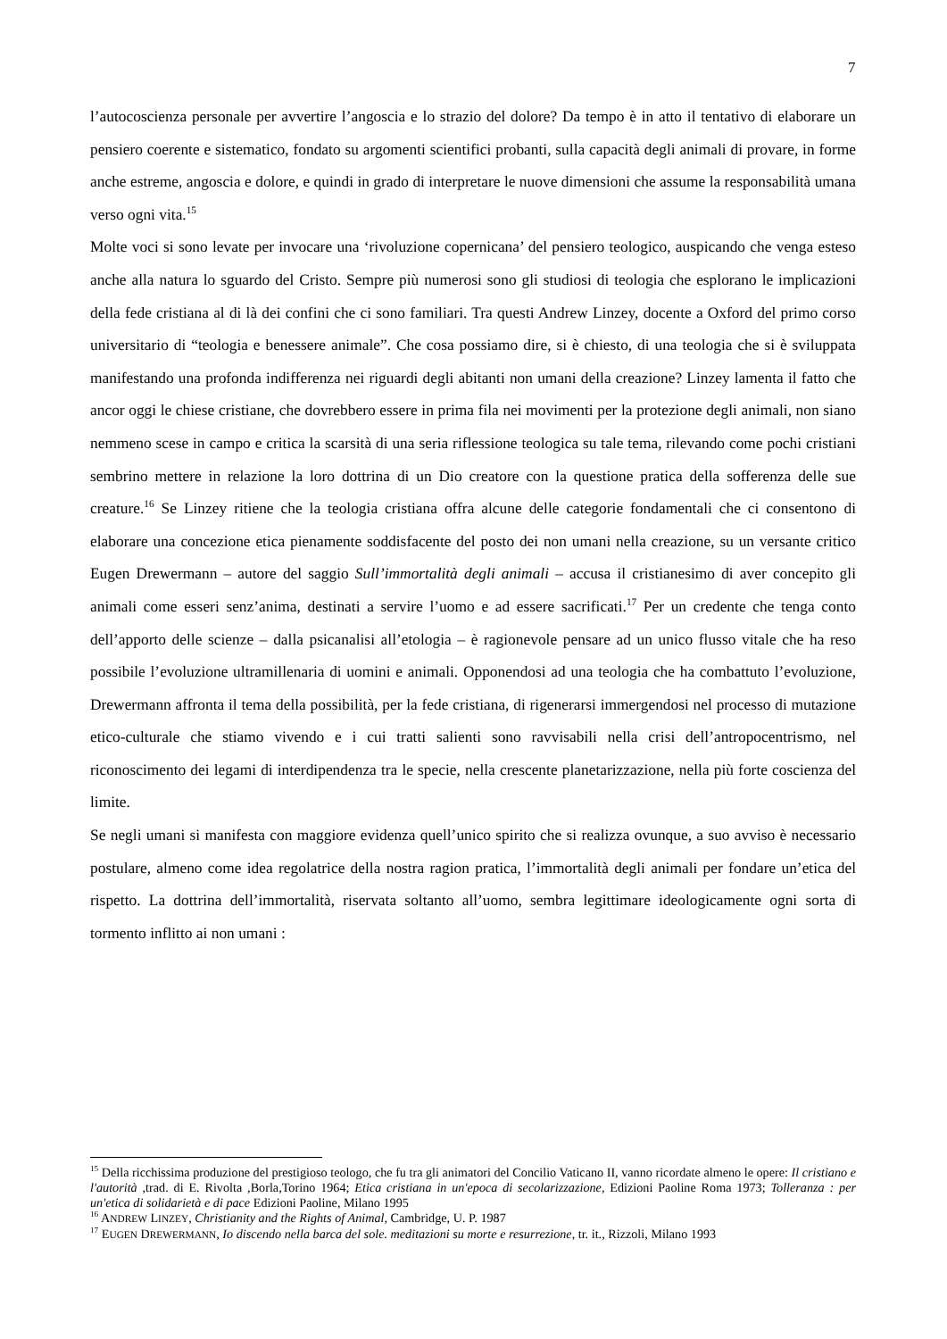7
l’autocoscienza personale per avvertire l’angoscia e lo strazio del dolore? Da tempo è in atto il tentativo di elaborare un pensiero coerente e sistematico, fondato su argomenti scientifici probanti, sulla capacità degli animali di provare, in forme anche estreme, angoscia e dolore, e quindi in grado di interpretare le nuove dimensioni che assume la responsabilità umana verso ogni vita.<sup>15</sup>
Molte voci si sono levate per invocare una ‘rivoluzione copernicana’ del pensiero teologico, auspicando che venga esteso anche alla natura lo sguardo del Cristo. Sempre più numerosi sono gli studiosi di teologia che esplorano le implicazioni della fede cristiana al di là dei confini che ci sono familiari. Tra questi Andrew Linzey, docente a Oxford del primo corso universitario di “teologia e benessere animale”. Che cosa possiamo dire, si è chiesto, di una teologia che si è sviluppata manifestando una profonda indifferenza nei riguardi degli abitanti non umani della creazione? Linzey lamenta il fatto che ancor oggi le chiese cristiane, che dovrebbero essere in prima fila nei movimenti per la protezione degli animali, non siano nemmeno scese in campo e critica la scarsità di una seria riflessione teologica su tale tema, rilevando come pochi cristiani sembrino mettere in relazione la loro dottrina di un Dio creatore con la questione pratica della sofferenza delle sue creature.<sup>16</sup> Se Linzey ritiene che la teologia cristiana offra alcune delle categorie fondamentali che ci consentono di elaborare una concezione etica pienamente soddisfacente del posto dei non umani nella creazione, su un versante critico Eugen Drewermann – autore del saggio Sull’immortalità degli animali – accusa il cristianesimo di aver concepito gli animali come esseri senz’anima, destinati a servire l’uomo e ad essere sacrificati.<sup>17</sup> Per un credente che tenga conto dell’apporto delle scienze – dalla psicanalisi all’etologia – è ragionevole pensare ad un unico flusso vitale che ha reso possibile l’evoluzione ultramillenaria di uomini e animali. Opponendosi ad una teologia che ha combattuto l’evoluzione, Drewermann affronta il tema della possibilità, per la fede cristiana, di rigenerarsi immergendosi nel processo di mutazione etico-culturale che stiamo vivendo e i cui tratti salienti sono ravvisabili nella crisi dell’antropocentrismo, nel riconoscimento dei legami di interdipendenza tra le specie, nella crescente planetarizzazione, nella più forte coscienza del limite.
Se negli umani si manifesta con maggiore evidenza quell’unico spirito che si realizza ovunque, a suo avviso è necessario postulare, almeno come idea regolatrice della nostra ragion pratica, l’immortalità degli animali per fondare un’etica del rispetto. La dottrina dell’immortalità, riservata soltanto all’uomo, sembra legittimare ideologicamente ogni sorta di tormento inflitto ai non umani :
<sup>15</sup> Della ricchissima produzione del prestigioso teologo, che fu tra gli animatori del Concilio Vaticano II, vanno ricordate almeno le opere: Il cristiano e l'autorità ,trad. di E. Rivolta ,Borla,Torino 1964; Etica cristiana in un'epoca di secolarizzazione, Edizioni Paoline Roma 1973; Tolleranza : per un'etica di solidarietà e di pace Edizioni Paoline, Milano 1995
<sup>16</sup> ANDREW LINZEY, Christianity and the Rights of Animal, Cambridge, U. P. 1987
<sup>17</sup> EUGEN DREWERMANN, Io discendo nella barca del sole. meditazioni su morte e resurrezione, tr. it., Rizzoli, Milano 1993